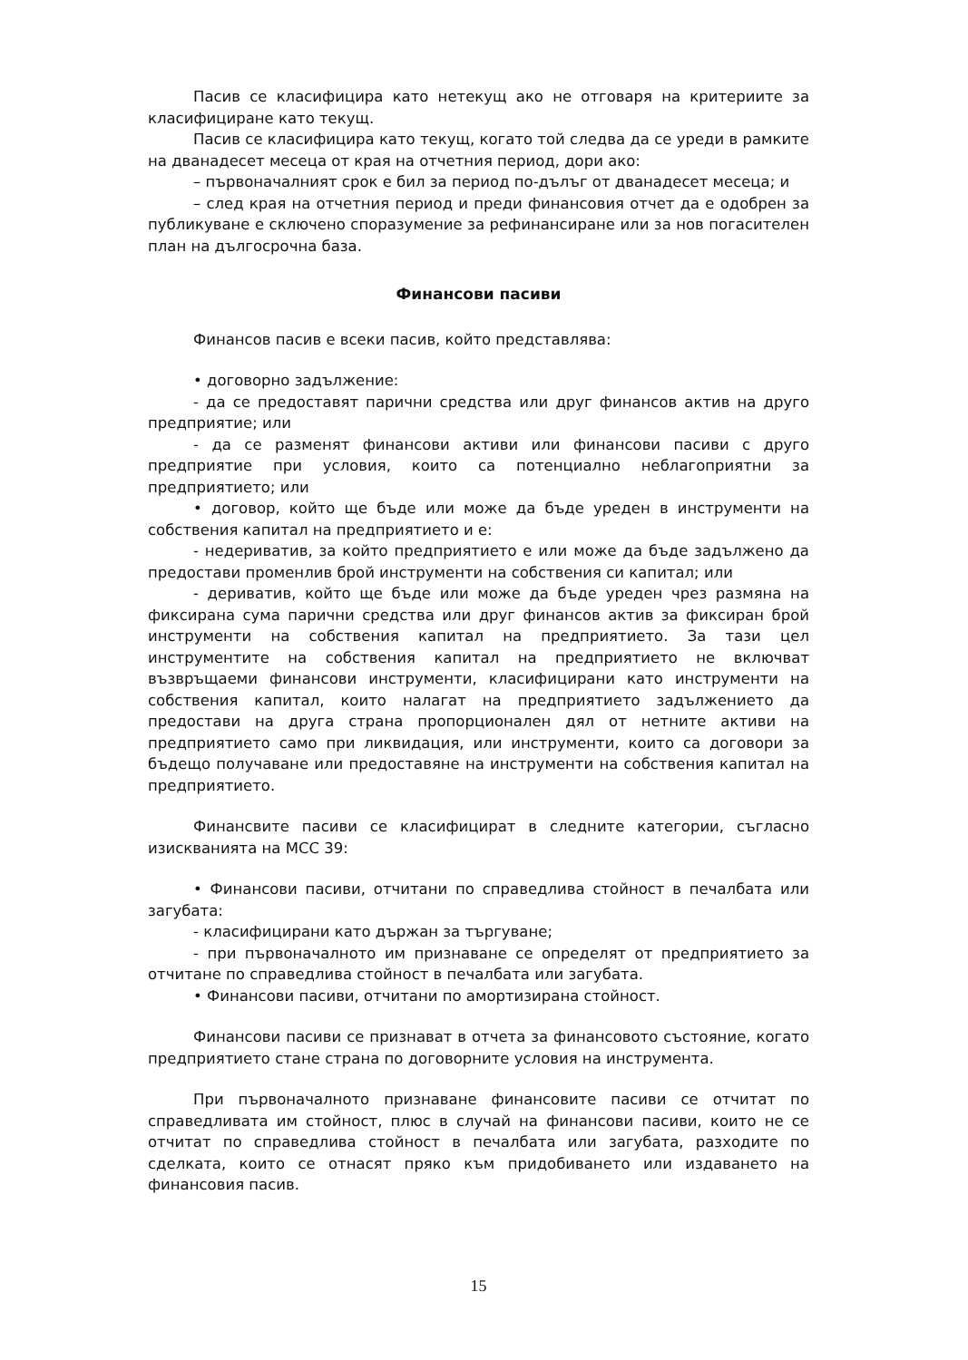Пасив се класифицира като нетекущ ако не отговаря на критериите за класифициране като текущ.
Пасив се класифицира като текущ, когато той следва да се уреди в рамките на дванадесет месеца от края на отчетния период, дори ако:
– първоначалният срок е бил за период по-дълъг от дванадесет месеца; и
– след края на отчетния период и преди финансовия отчет да е одобрен за публикуване е сключено споразумение за рефинансиране или за нов погасителен план на дългосрочна база.
Финансови пасиви
Финансов пасив е всеки пасив, който представлява:
• договорно задължение:
- да се предоставят парични средства или друг финансов актив на друго предприятие; или
- да се разменят финансови активи или финансови пасиви с друго предприятие при условия, които са потенциално неблагоприятни за предприятието; или
• договор, който ще бъде или може да бъде уреден в инструменти на собствения капитал на предприятието и е:
- недериватив, за който предприятието е или може да бъде задължено да предостави променлив брой инструменти на собствения си капитал; или
- дериватив, който ще бъде или може да бъде уреден чрез размяна на фиксирана сума парични средства или друг финансов актив за фиксиран брой инструменти на собствения капитал на предприятието. За тази цел инструментите на собствения капитал на предприятието не включват възвръщаеми финансови инструменти, класифицирани като инструменти на собствения капитал, които налагат на предприятието задължението да предостави на друга страна пропорционален дял от нетните активи на предприятието само при ликвидация, или инструменти, които са договори за бъдещо получаване или предоставяне на инструменти на собствения капитал на предприятието.
Финансвите пасиви се класифицират в следните категории, съгласно изискванията на МСС 39:
• Финансови пасиви, отчитани по справедлива стойност в печалбата или загубата:
- класифицирани като държан за търгуване;
- при първоначалното им признаване се определят от предприятието за отчитане по справедлива стойност в печалбата или загубата.
• Финансови пасиви, отчитани по амортизирана стойност.
Финансови пасиви се признават в отчета за финансовото състояние, когато предприятието стане страна по договорните условия на инструмента.
При първоначалното признаване финансовите пасиви се отчитат по справедливата им стойност, плюс в случай на финансови пасиви, които не се отчитат по справедлива стойност в печалбата или загубата, разходите по сделката, които се отнасят пряко към придобиването или издаването на финансовия пасив.
15